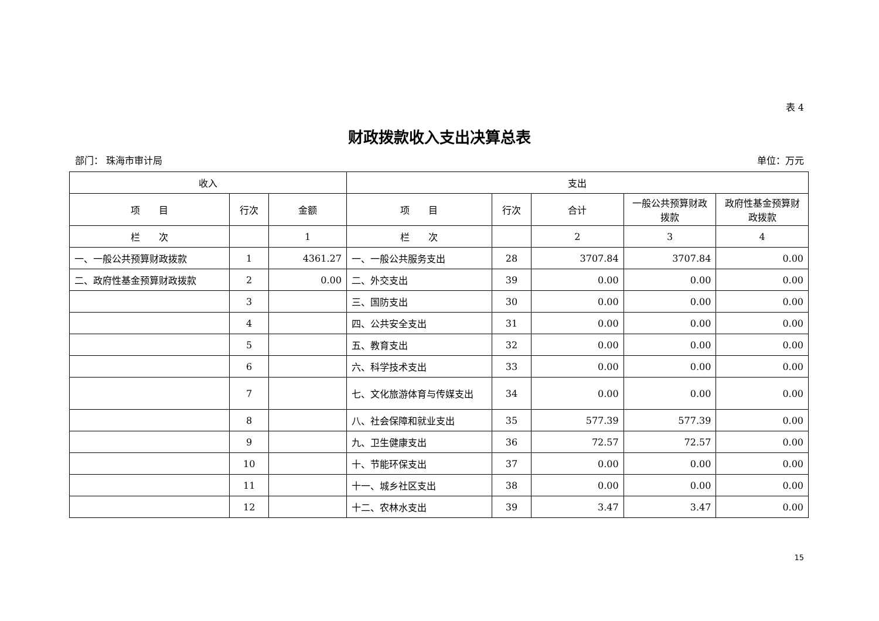表 4
财政拨款收入支出决算总表
部门： 珠海市审计局 单位：万元
| 收入 | | | 支出 | | | | |
| --- | --- | --- | --- | --- | --- | --- | --- |
| 项 目 | 行次 | 金额 | 项 目 | 行次 | 合计 | 一般公共预算财政拨款 | 政府性基金预算财政拨款 |
| 栏 次 | | 1 | 栏 次 | | 2 | 3 | 4 |
| 一、一般公共预算财政拨款 | 1 | 4361.27 | 一、一般公共服务支出 | 28 | 3707.84 | 3707.84 | 0.00 |
| 二、政府性基金预算财政拨款 | 2 | 0.00 | 二、外交支出 | 39 | 0.00 | 0.00 | 0.00 |
| | 3 | | 三、国防支出 | 30 | 0.00 | 0.00 | 0.00 |
| | 4 | | 四、公共安全支出 | 31 | 0.00 | 0.00 | 0.00 |
| | 5 | | 五、教育支出 | 32 | 0.00 | 0.00 | 0.00 |
| | 6 | | 六、科学技术支出 | 33 | 0.00 | 0.00 | 0.00 |
| | 7 | | 七、文化旅游体育与传媒支出 | 34 | 0.00 | 0.00 | 0.00 |
| | 8 | | 八、社会保障和就业支出 | 35 | 577.39 | 577.39 | 0.00 |
| | 9 | | 九、卫生健康支出 | 36 | 72.57 | 72.57 | 0.00 |
| | 10 | | 十、节能环保支出 | 37 | 0.00 | 0.00 | 0.00 |
| | 11 | | 十一、城乡社区支出 | 38 | 0.00 | 0.00 | 0.00 |
| | 12 | | 十二、农林水支出 | 39 | 3.47 | 3.47 | 0.00 |
15